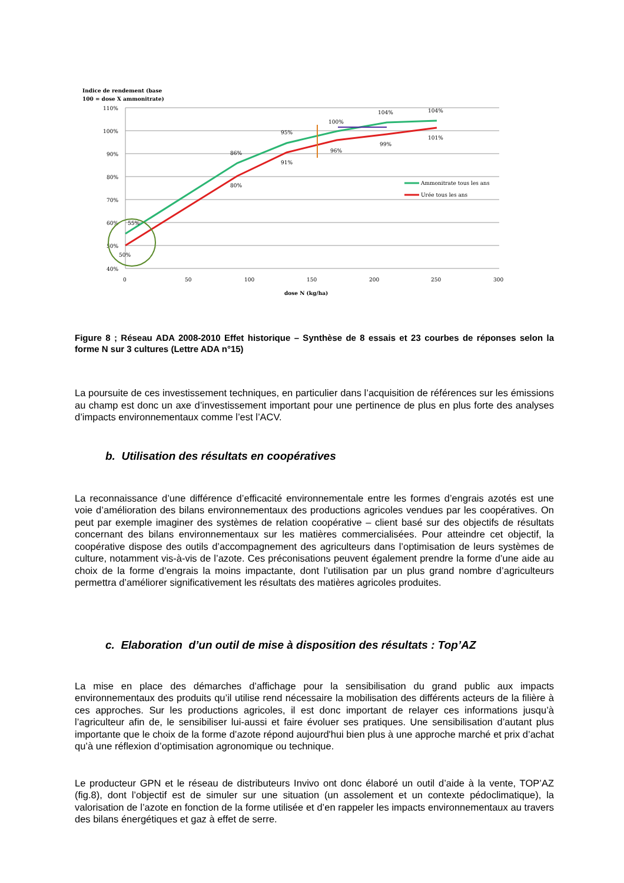Indice de rendement (base
100 = dose X ammonitrate)
110%
100%
90%
80%
70%
60%
50%
40%
0
50
100
150
200
250
300
dose N (kg/ha)
55%
50%
86%
80%
95%
91%
100%
96%
104%
99%
104%
101%
Ammonitrate tous les ans
Urée tous les ans
Figure 8 ; Réseau ADA 2008-2010 Effet historique – Synthèse de 8 essais et 23 courbes de réponses selon la forme N sur 3 cultures (Lettre ADA n°15)
La poursuite de ces investissement techniques, en particulier dans l’acquisition de références sur les émissions au champ est donc un axe d’investissement important pour une pertinence de plus en plus forte des analyses d’impacts environnementaux comme l’est l’ACV.
b. Utilisation des résultats en coopératives
La reconnaissance d’une différence d’efficacité environnementale entre les formes d’engrais azotés est une voie d’amélioration des bilans environnementaux des productions agricoles vendues par les coopératives. On peut par exemple imaginer des systèmes de relation coopérative – client basé sur des objectifs de résultats concernant des bilans environnementaux sur les matières commercialisées. Pour atteindre cet objectif, la coopérative dispose des outils d’accompagnement des agriculteurs dans l’optimisation de leurs systèmes de culture, notamment vis-à-vis de l’azote. Ces préconisations peuvent également prendre la forme d’une aide au choix de la forme d’engrais la moins impactante, dont l’utilisation par un plus grand nombre d’agriculteurs permettra d’améliorer significativement les résultats des matières agricoles produites.
c. Elaboration d’un outil de mise à disposition des résultats : Top’AZ
La mise en place des démarches d’affichage pour la sensibilisation du grand public aux impacts environnementaux des produits qu’il utilise rend nécessaire la mobilisation des différents acteurs de la filière à ces approches. Sur les productions agricoles, il est donc important de relayer ces informations jusqu’à l’agriculteur afin de, le sensibiliser lui-aussi et faire évoluer ses pratiques. Une sensibilisation d’autant plus importante que le choix de la forme d’azote répond aujourd'hui bien plus à une approche marché et prix d’achat qu’à une réflexion d’optimisation agronomique ou technique.
Le producteur GPN et le réseau de distributeurs Invivo ont donc élaboré un outil d’aide à la vente, TOP’AZ (fig.8), dont l’objectif est de simuler sur une situation (un assolement et un contexte pédoclimatique), la valorisation de l’azote en fonction de la forme utilisée et d’en rappeler les impacts environnementaux au travers des bilans énergétiques et gaz à effet de serre.